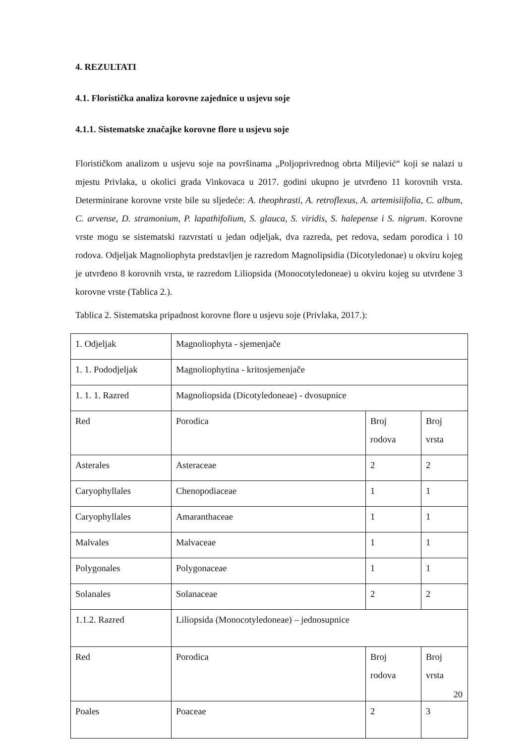4. REZULTATI
4.1. Floristička analiza korovne zajednice u usjevu soje
4.1.1. Sistematske značajke korovne flore u usjevu soje
Florističkom analizom u usjevu soje na površinama „Poljoprivrednog obrta Miljević“ koji se nalazi u mjestu Privlaka, u okolici grada Vinkovaca u 2017. godini ukupno je utvrđeno 11 korovnih vrsta. Determinirane korovne vrste bile su sljedeće: A. theophrasti, A. retroflexus, A. artemisiifolia, C. album, C. arvense, D. stramonium, P. lapathifolium, S. glauca, S. viridis, S. halepense i S. nigrum. Korovne vrste mogu se sistematski razvrstati u jedan odjeljak, dva razreda, pet redova, sedam porodica i 10 rodova. Odjeljak Magnoliophyta predstavljen je razredom Magnolipsidia (Dicotyledonae) u okviru kojeg je utvrđeno 8 korovnih vrsta, te razredom Liliopsida (Monocotyledoneae) u okviru kojeg su utvrđene 3 korovne vrste (Tablica 2.).
Tablica 2. Sistematska pripadnost korovne flore u usjevu soje (Privlaka, 2017.):
| 1. Odjeljak | Magnoliophyta - sjemenjače | | |
| 1. 1. Pododjeljak | Magnoliophytina - kritosjemenjače | | |
| 1. 1. 1. Razred | Magnoliopsida (Dicotyledoneae) - dvosupnice | | |
| Red | Porodica | Broj rodova | Broj vrsta |
| Asterales | Asteraceae | 2 | 2 |
| Caryophyllales | Chenopodiaceae | 1 | 1 |
| Caryophyllales | Amaranthaceae | 1 | 1 |
| Malvales | Malvaceae | 1 | 1 |
| Polygonales | Polygonaceae | 1 | 1 |
| Solanales | Solanaceae | 2 | 2 |
| 1.1.2. Razred | Liliopsida (Monocotyledoneae) – jednosupnice | | |
| Red | Porodica | Broj rodova | Broj vrsta |
| Poales | Poaceae | 2 | 3 |
20